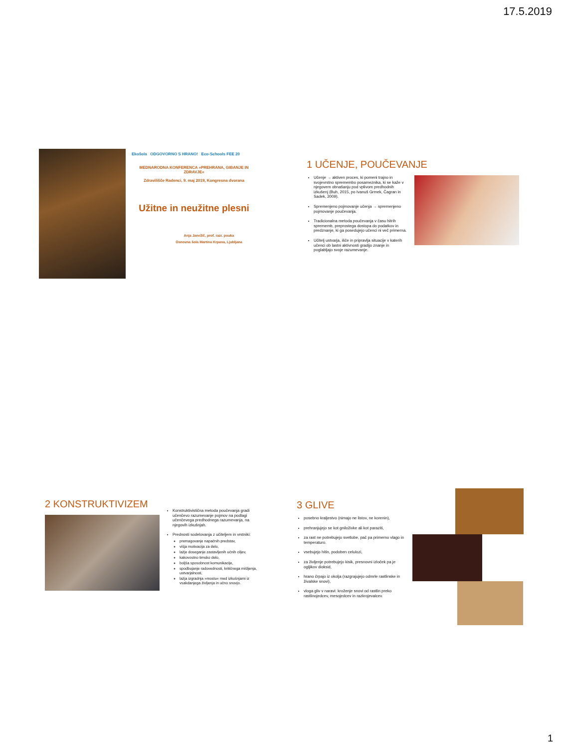17.5.2019
Ekošola ODGOVORNO S HRANO! Eco-Schools FEE 20
MEDNARODNA KONFERENCA »PREHRANA, GIBANJE IN ZDRAVJE«
Zdravilišče Radenci, 9. maj 2019, Kongresna dvorana
Užitne in neužitne plesni
Anja Janežič, prof. razr. pouka
Osnovna šola Martina Krpana, Ljubljana
1 UČENJE, POUČEVANJE
Učenje → aktiven proces, ki pomeni trajno in svojevrstno spremembo posameznika, ki se kaže v njegovem obnašanju pod vplivom predhodnih izkušenj (Buh, 2015, po Ivanuš Grmek, Čagran in Sadek, 2009).
Spremenjeno pojmovanje učenja → spremenjeno pojmovanje poučevanja.
Tradicionalna metoda poučevanja v času hitrih sprememb, preprostega dostopa do podatkov in predznanje, ki ga posedujejo učenci ni več primerna.
Učitelj ustvarja, išče in pripravlja situacije v katerih učenci ob lastni aktivnosti gradijo znanje in poglabljajo svoje razumevanje.
2 KONSTRUKTIVIZEM
Konstruktivistična metoda poučevanja gradi učenčevo razumevanje pojmov na podlagi učenčevega predhodnega razumevanja, na njegovih izkušnjah.
Prednosti sodelovanja z učiteljem in vrstniki:
premagovanje napačnih predstav,
višja motivacija za delo,
lažje doseganje zastavljenih učnih ciljev,
kakovostno timsko delo,
boljša sposobnost komunikacije,
spodbujanje radovednosti, kritičnega mišljenja, ustvarjalnosti,
lažja izgradnja »mostu« med izkušnjami iz vsakdanjega življenja in učno snovjo.
3 GLIVE
posebno kraljestvo (nimajo ne listov, ne korenin),
prehranjujejo se kot gniloživke ali kot paraziti,
za rast ne potrebujejo svetlobe, pač pa primerno vlago in temperaturo.
vsebujejo hitin, podoben celulozi,
za življenje potrebujejo kisik, presnovni izloček pa je ogljikov dioksid,
hrano črpajo iz okolja (razgrajujejo odmrle rastlinske in živalske snovi),
vloga gliv v naravi: kroženje snovi od rastlin preko rastlinojedcev, mesojedcev in razkrojevalcev.
1